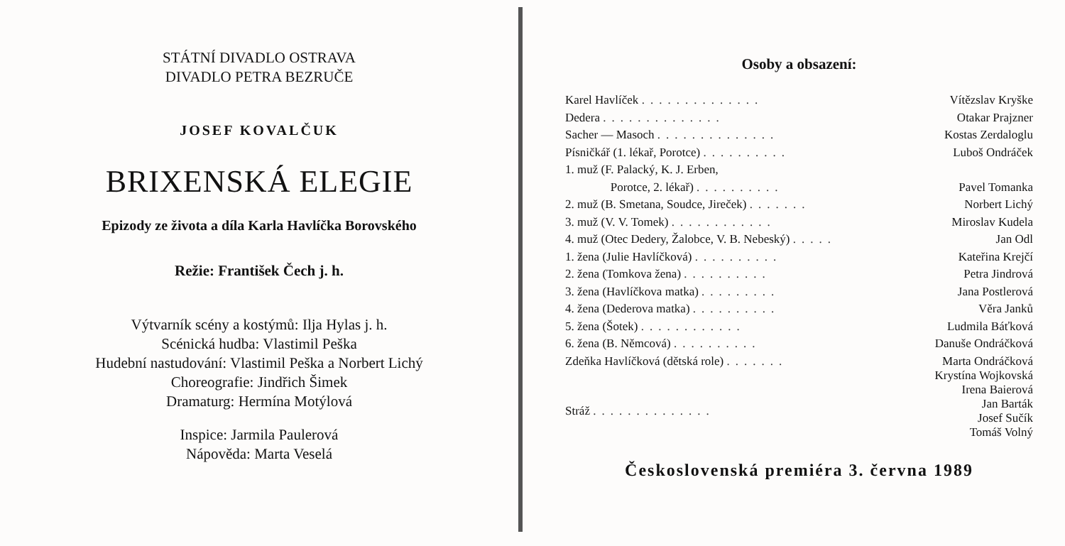STÁTNÍ DIVADLO OSTRAVA
DIVADLO PETRA BEZRUČE
JOSEF KOVALČUK
BRIXENSKÁ ELEGIE
Epizody ze života a díla Karla Havlíčka Borovského
Režie: František Čech j. h.
Výtvarník scény a kostýmů: Ilja Hylas j. h.
Scénická hudba: Vlastimil Peška
Hudební nastudování: Vlastimil Peška a Norbert Lichý
Choreografie: Jindřich Šimek
Dramaturg: Hermína Motýlová
Inspice: Jarmila Paulerová
Nápověda: Marta Veselá
Osoby a obsazení:
| Karel Havlíček .............. | Vítězslav Kryške |
| Dedera .............. | Otakar Prajzner |
| Sacher — Masoch .............. | Kostas Zerdaloglu |
| Písničkář (1. lékař, Porotce) .......... | Luboš Ondráček |
| 1. muž (F. Palacký, K. J. Erben, | |
| Porotce, 2. lékař) .......... | Pavel Tomanka |
| 2. muž (B. Smetana, Soudce, Jireček) ....... | Norbert Lichý |
| 3. muž (V. V. Tomek) ............ | Miroslav Kudela |
| 4. muž (Otec Dedery, Žalobce, V. B. Nebeský) ..... | Jan Odl |
| 1. žena (Julie Havlíčková) .......... | Kateřina Krejčí |
| 2. žena (Tomkova žena) .......... | Petra Jindrová |
| 3. žena (Havlíčkova matka) ......... | Jana Postlerová |
| 4. žena (Dederova matka) .......... | Věra Janků |
| 5. žena (Šotek) ............ | Ludmila Báťková |
| 6. žena (B. Němcová) .......... | Danuše Ondráčková |
| Zdeňka Havlíčková (dětská role) ....... | Marta Ondráčková Krystína Wojkovská |
| Stráž .............. | Irena Baierová Jan Barták Josef Sučík Tomáš Volný |
Československá premiéra 3. června 1989